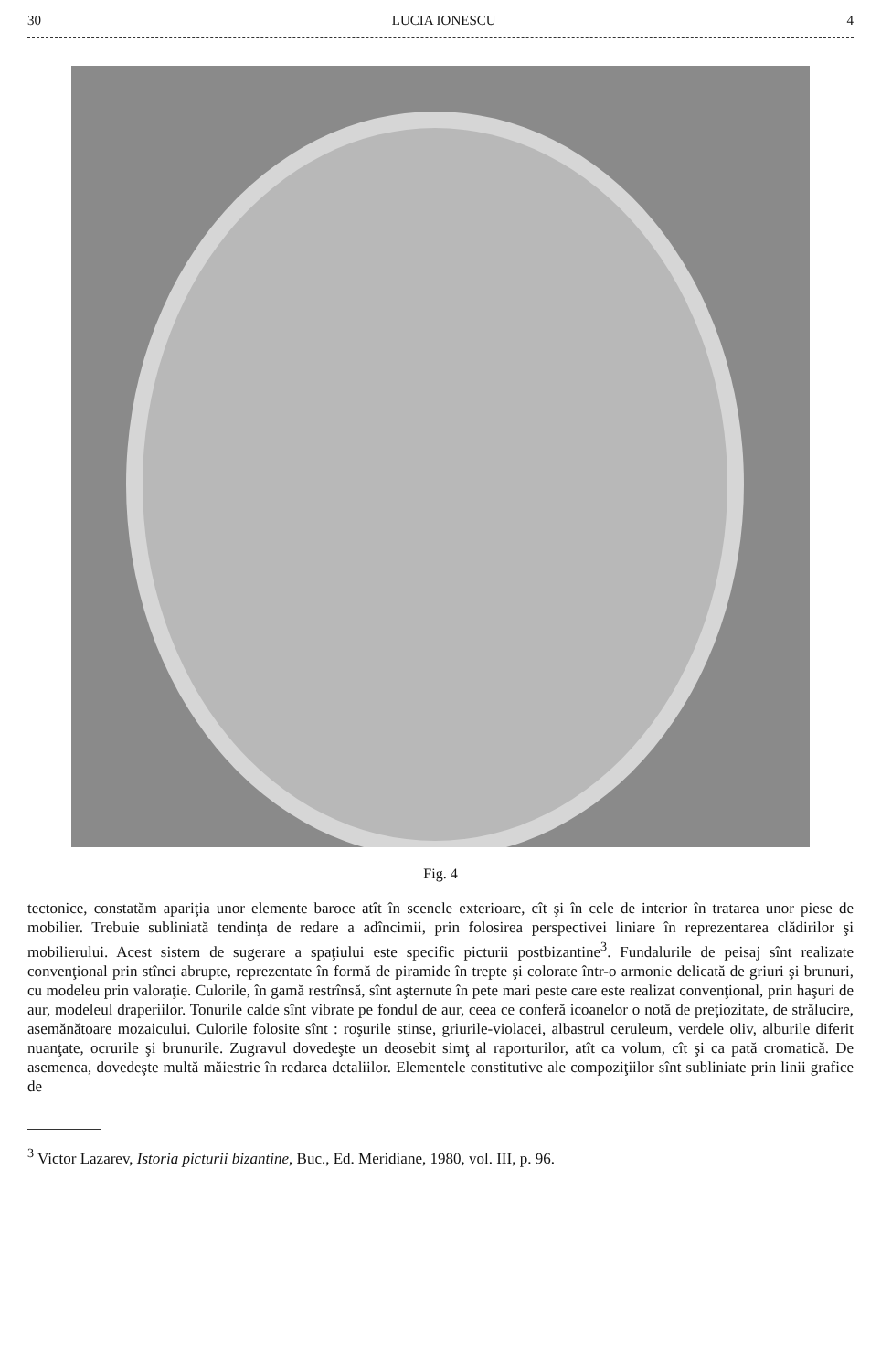30 LUCIA IONESCU 4
Fig. 4
tectonice, constatăm apariţia unor elemente baroce atît în scenele exterioare, cît şi în cele de interior în tratarea unor piese de mobilier. Trebuie subliniată tendinţa de redare a adîncimii, prin folosirea perspectivei liniare în reprezentarea clădirilor şi mobilierului. Acest sistem de sugerare a spaţiului este specific picturii postbizantine<sup>3</sup>. Fundalurile de peisaj sînt realizate convenţional prin stînci abrupte, reprezentate în formă de piramide în trepte şi colorate într-o armonie delicată de griuri şi brunuri, cu modeleu prin valoraţie. Culorile, în gamă restrînsă, sînt aşternute în pete mari peste care este realizat convenţional, prin haşuri de aur, modeleul draperiilor. Tonurile calde sînt vibrate pe fondul de aur, ceea ce conferă icoanelor o notă de preţiozitate, de strălucire, asemănătoare mozaicului. Culorile folosite sînt : roşurile stinse, griurile-violacei, albastrul ceruleum, verdele oliv, alburile diferit nuanţate, ocrurile şi brunurile. Zugravul dovedeşte un deosebit simţ al raporturilor, atît ca volum, cît şi ca pată cromatică. De asemenea, dovedeşte multă măiestrie în redarea detaliilor. Elementele constitutive ale compoziţiilor sînt subliniate prin linii grafice de
<sup>3</sup> Victor Lazarev, Istoria picturii bizantine, Buc., Ed. Meridiane, 1980, vol. III, p. 96.